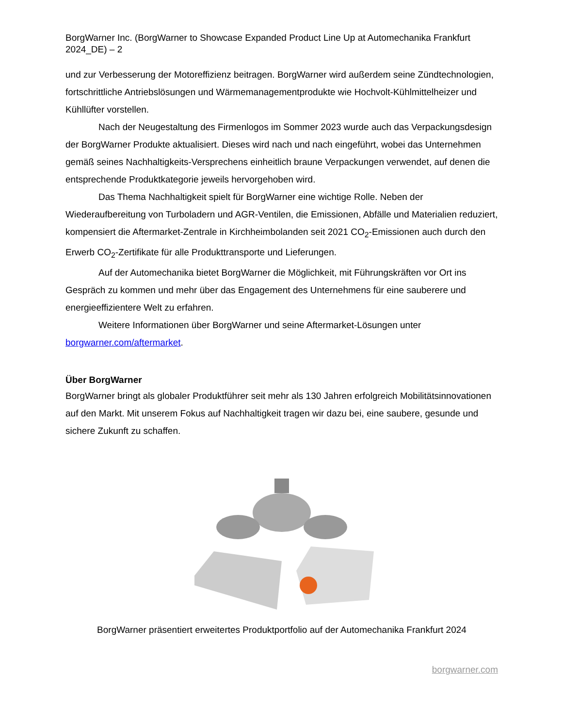BorgWarner Inc. (BorgWarner to Showcase Expanded Product Line Up at Automechanika Frankfurt 2024_DE) – 2
und zur Verbesserung der Motoreffizienz beitragen. BorgWarner wird außerdem seine Zündtechnologien, fortschrittliche Antriebslösungen und Wärmemanagementprodukte wie Hochvolt-Kühlmittelheizer und Kühllüfter vorstellen.
Nach der Neugestaltung des Firmenlogos im Sommer 2023 wurde auch das Verpackungsdesign der BorgWarner Produkte aktualisiert. Dieses wird nach und nach eingeführt, wobei das Unternehmen gemäß seines Nachhaltigkeits-Versprechens einheitlich braune Verpackungen verwendet, auf denen die entsprechende Produktkategorie jeweils hervorgehoben wird.
Das Thema Nachhaltigkeit spielt für BorgWarner eine wichtige Rolle. Neben der Wiederaufbereitung von Turboladern und AGR-Ventilen, die Emissionen, Abfälle und Materialien reduziert, kompensiert die Aftermarket-Zentrale in Kirchheimbolanden seit 2021 CO<sub>2</sub>-Emissionen auch durch den Erwerb CO<sub>2</sub>-Zertifikate für alle Produkttransporte und Lieferungen.
Auf der Automechanika bietet BorgWarner die Möglichkeit, mit Führungskräften vor Ort ins Gespräch zu kommen und mehr über das Engagement des Unternehmens für eine sauberere und energieeffizientere Welt zu erfahren.
Weitere Informationen über BorgWarner und seine Aftermarket-Lösungen unter borgwarner.com/aftermarket.
Über BorgWarner
BorgWarner bringt als globaler Produktführer seit mehr als 130 Jahren erfolgreich Mobilitätsinnovationen auf den Markt. Mit unserem Fokus auf Nachhaltigkeit tragen wir dazu bei, eine saubere, gesunde und sichere Zukunft zu schaffen.
BorgWarner präsentiert erweitertes Produktportfolio auf der Automechanika Frankfurt 2024
borgwarner.com